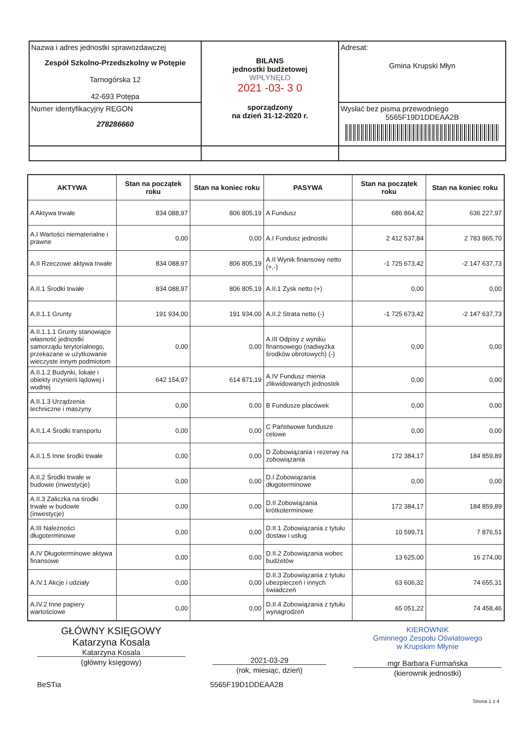| Nazwa i adres jednostki sprawozdawczej Zespół Szkolno-Przedszkolny w Potępie Tarnogórska 12 42-693 Potępa | BILANS jednostki budżetowej WPŁYNĘŁO 2021 -03- 3 0 sporządzony na dzień 31-12-2020 r. | Adresat: Gmina Krupski Młyn |
| Numer identyfikacyjny REGON 278286660 | | Wysłać bez pisma przewodniego 5565F19D1DDEAA2B |
| AKTYWA | Stan na początek roku | Stan na koniec roku | PASYWA | Stan na początek roku | Stan na koniec roku |
| --- | --- | --- | --- | --- | --- |
| A Aktywa trwałe | 834 088,97 | 806 805,19 | A Fundusz | 686 864,42 | 636 227,97 |
| A.I Wartości niematerialne i prawne | 0,00 | 0,00 | A.I Fundusz jednostki | 2 412 537,84 | 2 783 865,70 |
| A.II Rzeczowe aktywa trwałe | 834 088,97 | 806 805,19 | A.II Wynik finansowy netto (+,-) | -1 725 673,42 | -2 147 637,73 |
| A.II.1 Środki trwałe | 834 088,97 | 806 805,19 | A.II.1 Zysk netto (+) | 0,00 | 0,00 |
| A.II.1.1 Grunty | 191 934,00 | 191 934,00 | A.II.2 Strata netto (-) | -1 725 673,42 | -2 147 637,73 |
| A.II.1.1.1 Grunty stanowiące własność jednostki samorządu terytorialnego, przekazane w użytkowanie wieczyste innym podmiotom | 0,00 | 0,00 | A.III Odpisy z wyniku finansowego (nadwyżka środków obrotowych) (-) | 0,00 | 0,00 |
| A.II.1.2 Budynki, lokale i obiekty inżynierii lądowej i wodnej | 642 154,97 | 614 871,19 | A.IV Fundusz mienia zlikwidowanych jednostek | 0,00 | 0,00 |
| A.II.1.3 Urządzenia techniczne i maszyny | 0,00 | 0,00 | B Fundusze placówek | 0,00 | 0,00 |
| A.II.1.4 Środki transportu | 0,00 | 0,00 | C Państwowe fundusze celowe | 0,00 | 0,00 |
| A.II.1.5 Inne środki trwałe | 0,00 | 0,00 | D Zobowiązania i rezerwy na zobowiązania | 172 384,17 | 184 859,89 |
| A.II.2 Środki trwałe w budowie (inwestycje) | 0,00 | 0,00 | D.I Zobowiązania długoterminowe | 0,00 | 0,00 |
| A.II.3 Zaliczka na środki trwałe w budowie (inwestycje) | 0,00 | 0,00 | D.II Zobowiązania krótkoterminowe | 172 384,17 | 184 859,89 |
| A.III Należności długoterminowe | 0,00 | 0,00 | D.II.1 Zobowiązania z tytułu dostaw i usług | 10 599,71 | 7 876,51 |
| A.IV Długoterminowe aktywa finansowe | 0,00 | 0,00 | D.II.2 Zobowiązania wobec budżetów | 13 625,00 | 16 274,00 |
| A.IV.1 Akcje i udziały | 0,00 | 0,00 | D.II.3 Zobowiązania z tytułu ubezpieczeń i innych świadczeń | 63 606,32 | 74 655,31 |
| A.IV.2 Inne papiery wartościowe | 0,00 | 0,00 | D.II.4 Zobowiązania z tytułu wynagrodzeń | 65 051,22 | 74 458,46 |
GŁÓWNY KSIĘGOWY
Katarzyna Kosala
Katarzyna Kosala
(główny księgowy)
2021-03-29
(rok, miesiąc, dzień)
KIEROWNIK
Gminnego Zespołu Oświatowego
w Krupskim Młynie
mgr Barbara Furmańska
(kierownik jednostki)
BeSTia 5565F19D1DDEAA2B
Strona 1 z 4